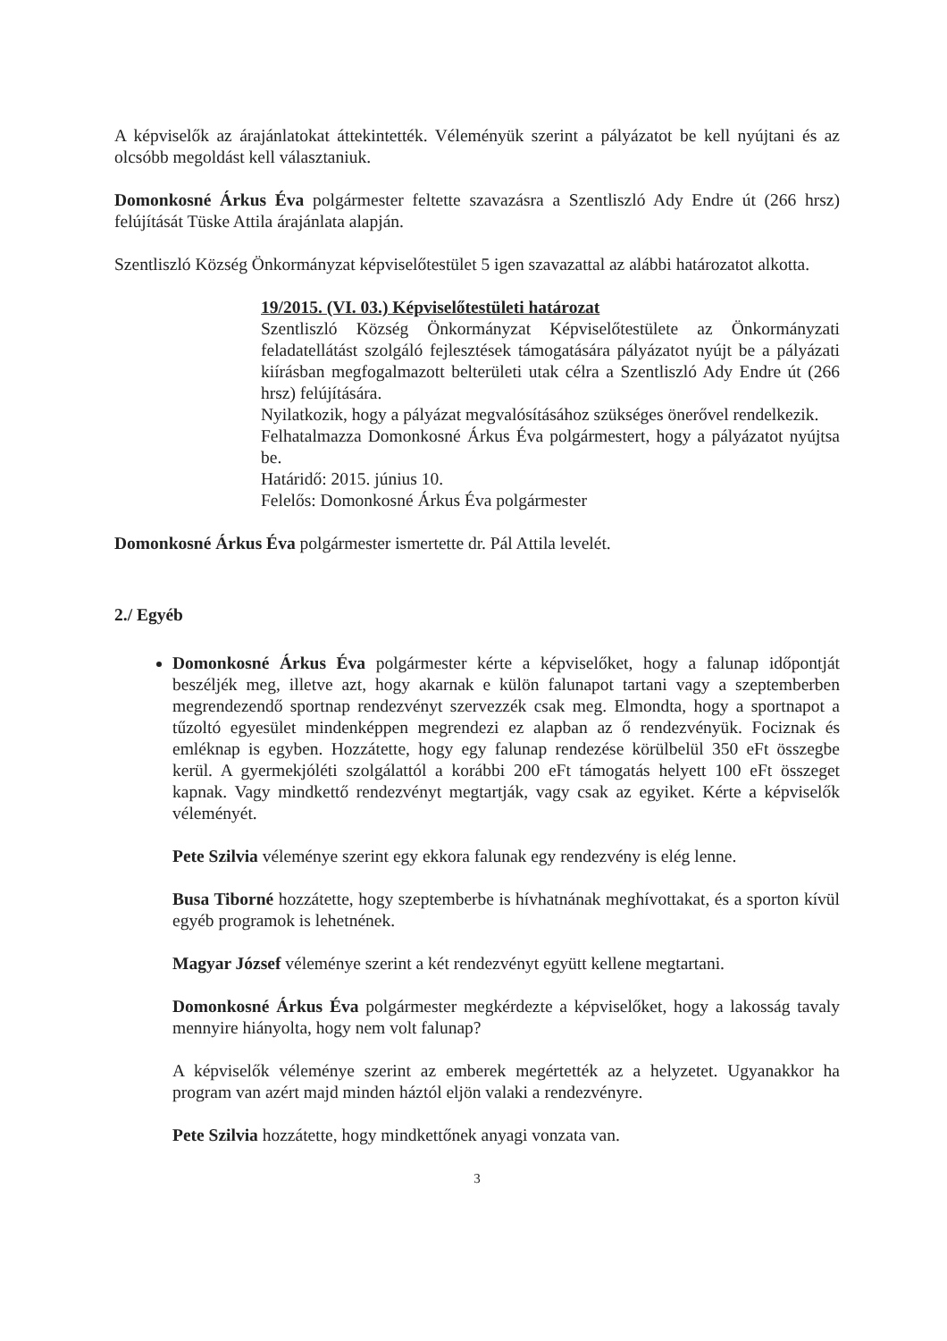A képviselők az árajánlatokat áttekintették. Véleményük szerint a pályázatot be kell nyújtani és az olcsóbb megoldást kell választaniuk.
Domonkosné Árkus Éva polgármester feltette szavazásra a Szentliszló Ady Endre út (266 hrsz) felújítását Tüske Attila árajánlata alapján.
Szentliszló Község Önkormányzat képviselőtestület 5 igen szavazattal az alábbi határozatot alkotta.
19/2015. (VI. 03.) Képviselőtestületi határozat
Szentliszló Község Önkormányzat Képviselőtestülete az Önkormányzati feladatellátást szolgáló fejlesztések támogatására pályázatot nyújt be a pályázati kiírásban megfogalmazott belterületi utak célra a Szentliszló Ady Endre út (266 hrsz) felújítására.
Nyilatkozik, hogy a pályázat megvalósításához szükséges önerővel rendelkezik.
Felhatalmazza Domonkosné Árkus Éva polgármestert, hogy a pályázatot nyújtsa be.
Határidő: 2015. június 10.
Felelős: Domonkosné Árkus Éva polgármester
Domonkosné Árkus Éva polgármester ismertette dr. Pál Attila levelét.
2./ Egyéb
Domonkosné Árkus Éva polgármester kérte a képviselőket, hogy a falunap időpontját beszéljék meg, illetve azt, hogy akarnak e külön falunapot tartani vagy a szeptemberben megrendezendő sportnap rendezvényt szervezzék csak meg. Elmondta, hogy a sportnapot a tűzoltó egyesület mindenképpen megrendezi ez alapban az ő rendezvényük. Fociznak és emléknap is egyben. Hozzátette, hogy egy falunap rendezése körülbelül 350 eFt összegbe kerül. A gyermekjóléti szolgálattól a korábbi 200 eFt támogatás helyett 100 eFt összeget kapnak. Vagy mindkettő rendezvényt megtartják, vagy csak az egyiket. Kérte a képviselők véleményét.
Pete Szilvia véleménye szerint egy ekkora falunak egy rendezvény is elég lenne.
Busa Tiborné hozzátette, hogy szeptemberbe is hívhatnának meghívottakat, és a sporton kívül egyéb programok is lehetnének.
Magyar József véleménye szerint a két rendezvényt együtt kellene megtartani.
Domonkosné Árkus Éva polgármester megkérdezte a képviselőket, hogy a lakosság tavaly mennyire hiányolta, hogy nem volt falunap?
A képviselők véleménye szerint az emberek megértették az a helyzetet. Ugyanakkor ha program van azért majd minden háztól eljön valaki a rendezvényre.
Pete Szilvia hozzátette, hogy mindkettőnek anyagi vonzata van.
3